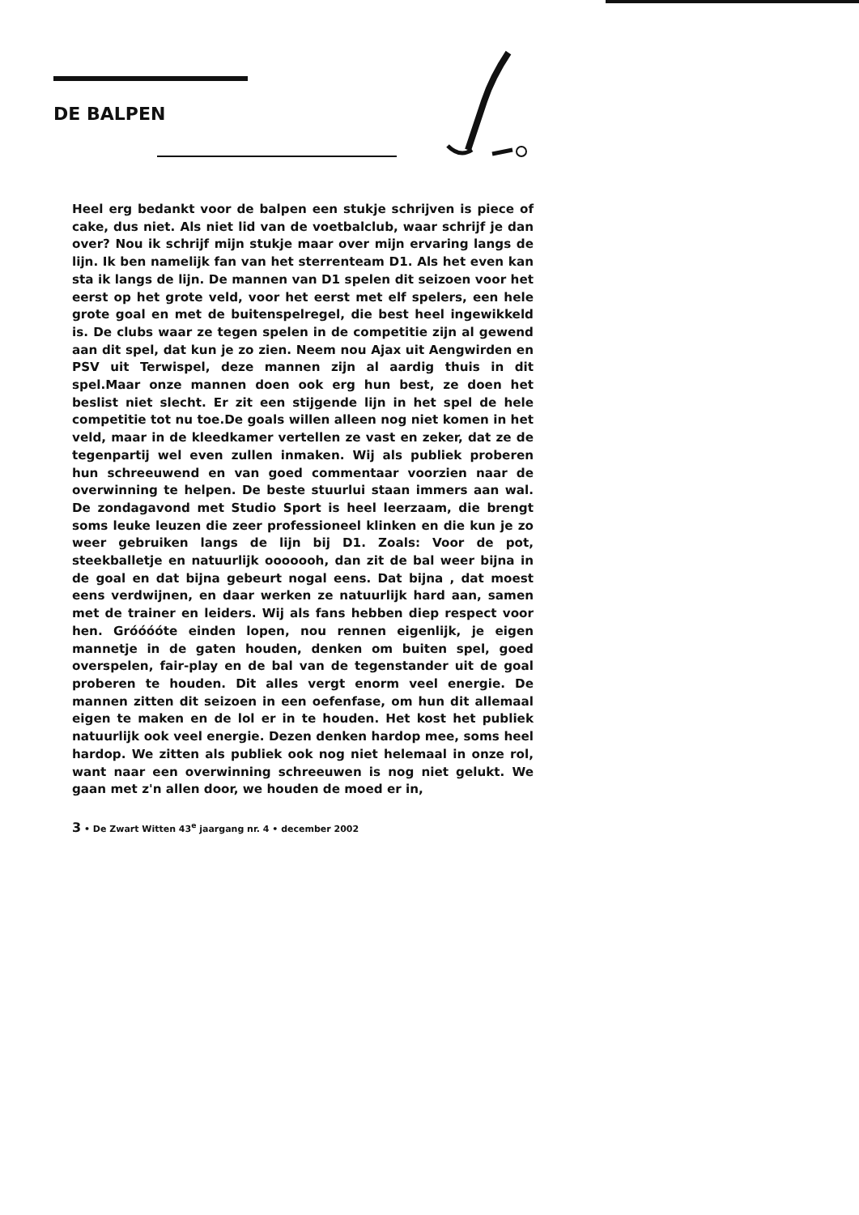DE BALPEN
Heel erg bedankt voor de balpen een stukje schrijven is piece of cake, dus niet. Als niet lid van de voetbalclub, waar schrijf je dan over? Nou ik schrijf mijn stukje maar over mijn ervaring langs de lijn. Ik ben namelijk fan van het sterrenteam D1. Als het even kan sta ik langs de lijn. De mannen van D1 spelen dit seizoen voor het eerst op het grote veld, voor het eerst met elf spelers, een hele grote goal en met de buitenspelregel, die best heel ingewikkeld is. De clubs waar ze tegen spelen in de competitie zijn al gewend aan dit spel, dat kun je zo zien. Neem nou Ajax uit Aengwirden en PSV uit Terwispel, deze mannen zijn al aardig thuis in dit spel.Maar onze mannen doen ook erg hun best, ze doen het beslist niet slecht. Er zit een stijgende lijn in het spel de hele competitie tot nu toe.De goals willen alleen nog niet komen in het veld, maar in de kleedkamer vertellen ze vast en zeker, dat ze de tegenpartij wel even zullen inmaken. Wij als publiek proberen hun schreeuwend en van goed commentaar voorzien naar de overwinning te helpen. De beste stuurlui staan immers aan wal. De zondagavond met Studio Sport is heel leerzaam, die brengt soms leuke leuzen die zeer professioneel klinken en die kun je zo weer gebruiken langs de lijn bij D1. Zoals: Voor de pot, steekballetje en natuurlijk ooooooh, dan zit de bal weer bijna in de goal en dat bijna gebeurt nogal eens. Dat bijna , dat moest eens verdwijnen, en daar werken ze natuurlijk hard aan, samen met de trainer en leiders. Wij als fans hebben diep respect voor hen. Gróóóóte einden lopen, nou rennen eigenlijk, je eigen mannetje in de gaten houden, denken om buiten spel, goed overspelen, fair-play en de bal van de tegenstander uit de goal proberen te houden. Dit alles vergt enorm veel energie. De mannen zitten dit seizoen in een oefenfase, om hun dit allemaal eigen te maken en de lol er in te houden. Het kost het publiek natuurlijk ook veel energie. Dezen denken hardop mee, soms heel hardop. We zitten als publiek ook nog niet helemaal in onze rol, want naar een overwinning schreeuwen is nog niet gelukt. We gaan met z'n allen door, we houden de moed er in,
3 • De Zwart Witten 43<sup>e</sup> jaargang nr. 4 • december 2002